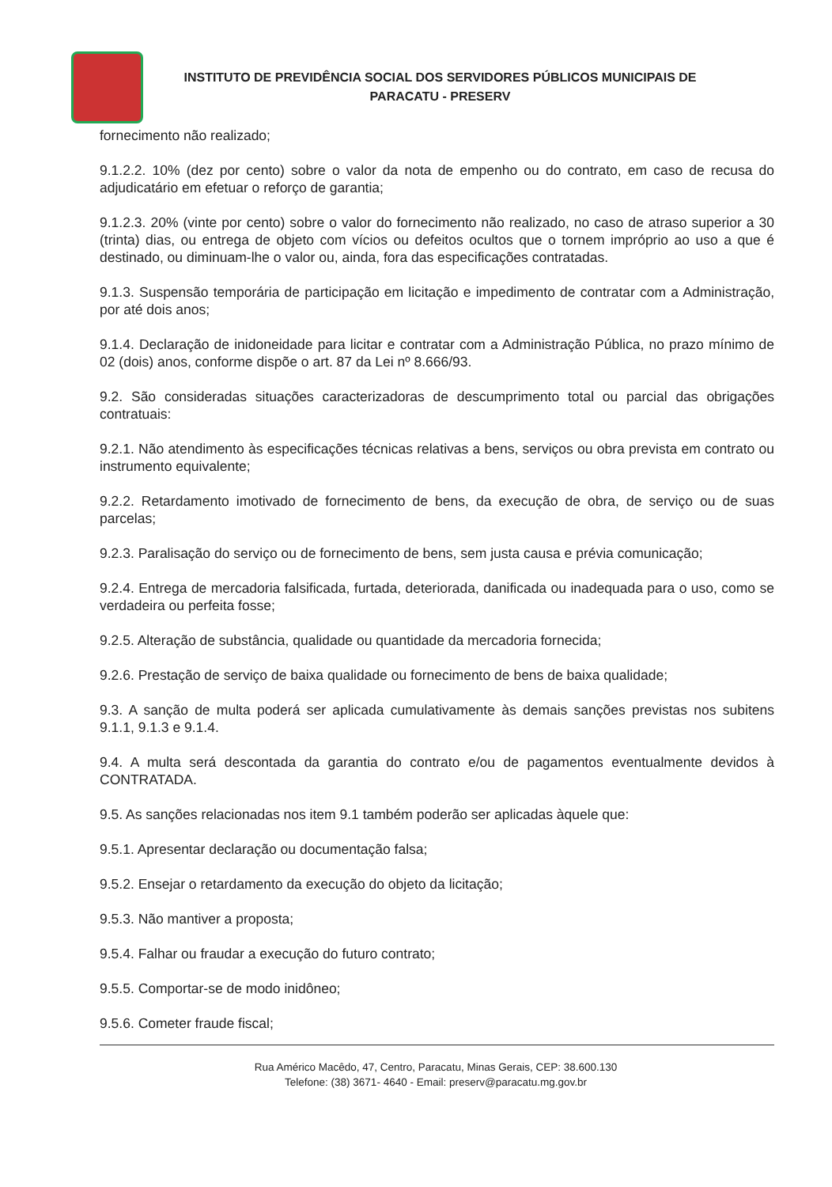INSTITUTO DE PREVIDÊNCIA SOCIAL DOS SERVIDORES PÚBLICOS MUNICIPAIS DE
PARACATU - PRESERV
fornecimento não realizado;
9.1.2.2. 10% (dez por cento) sobre o valor da nota de empenho ou do contrato, em caso de recusa do adjudicatário em efetuar o reforço de garantia;
9.1.2.3. 20% (vinte por cento) sobre o valor do fornecimento não realizado, no caso de atraso superior a 30 (trinta) dias, ou entrega de objeto com vícios ou defeitos ocultos que o tornem impróprio ao uso a que é destinado, ou diminuam-lhe o valor ou, ainda, fora das especificações contratadas.
9.1.3. Suspensão temporária de participação em licitação e impedimento de contratar com a Administração, por até dois anos;
9.1.4. Declaração de inidoneidade para licitar e contratar com a Administração Pública, no prazo mínimo de 02 (dois) anos, conforme dispõe o art. 87 da Lei nº 8.666/93.
9.2. São consideradas situações caracterizadoras de descumprimento total ou parcial das obrigações contratuais:
9.2.1. Não atendimento às especificações técnicas relativas a bens, serviços ou obra prevista em contrato ou instrumento equivalente;
9.2.2. Retardamento imotivado de fornecimento de bens, da execução de obra, de serviço ou de suas parcelas;
9.2.3. Paralisação do serviço ou de fornecimento de bens, sem justa causa e prévia comunicação;
9.2.4. Entrega de mercadoria falsificada, furtada, deteriorada, danificada ou inadequada para o uso, como se verdadeira ou perfeita fosse;
9.2.5. Alteração de substância, qualidade ou quantidade da mercadoria fornecida;
9.2.6. Prestação de serviço de baixa qualidade ou fornecimento de bens de baixa qualidade;
9.3. A sanção de multa poderá ser aplicada cumulativamente às demais sanções previstas nos subitens 9.1.1, 9.1.3 e 9.1.4.
9.4. A multa será descontada da garantia do contrato e/ou de pagamentos eventualmente devidos à CONTRATADA.
9.5. As sanções relacionadas nos item 9.1 também poderão ser aplicadas àquele que:
9.5.1. Apresentar declaração ou documentação falsa;
9.5.2. Ensejar o retardamento da execução do objeto da licitação;
9.5.3. Não mantiver a proposta;
9.5.4. Falhar ou fraudar a execução do futuro contrato;
9.5.5. Comportar-se de modo inidôneo;
9.5.6. Cometer fraude fiscal;
Rua Américo Macêdo, 47, Centro, Paracatu, Minas Gerais, CEP: 38.600.130
Telefone: (38) 3671- 4640 - Email: preserv@paracatu.mg.gov.br